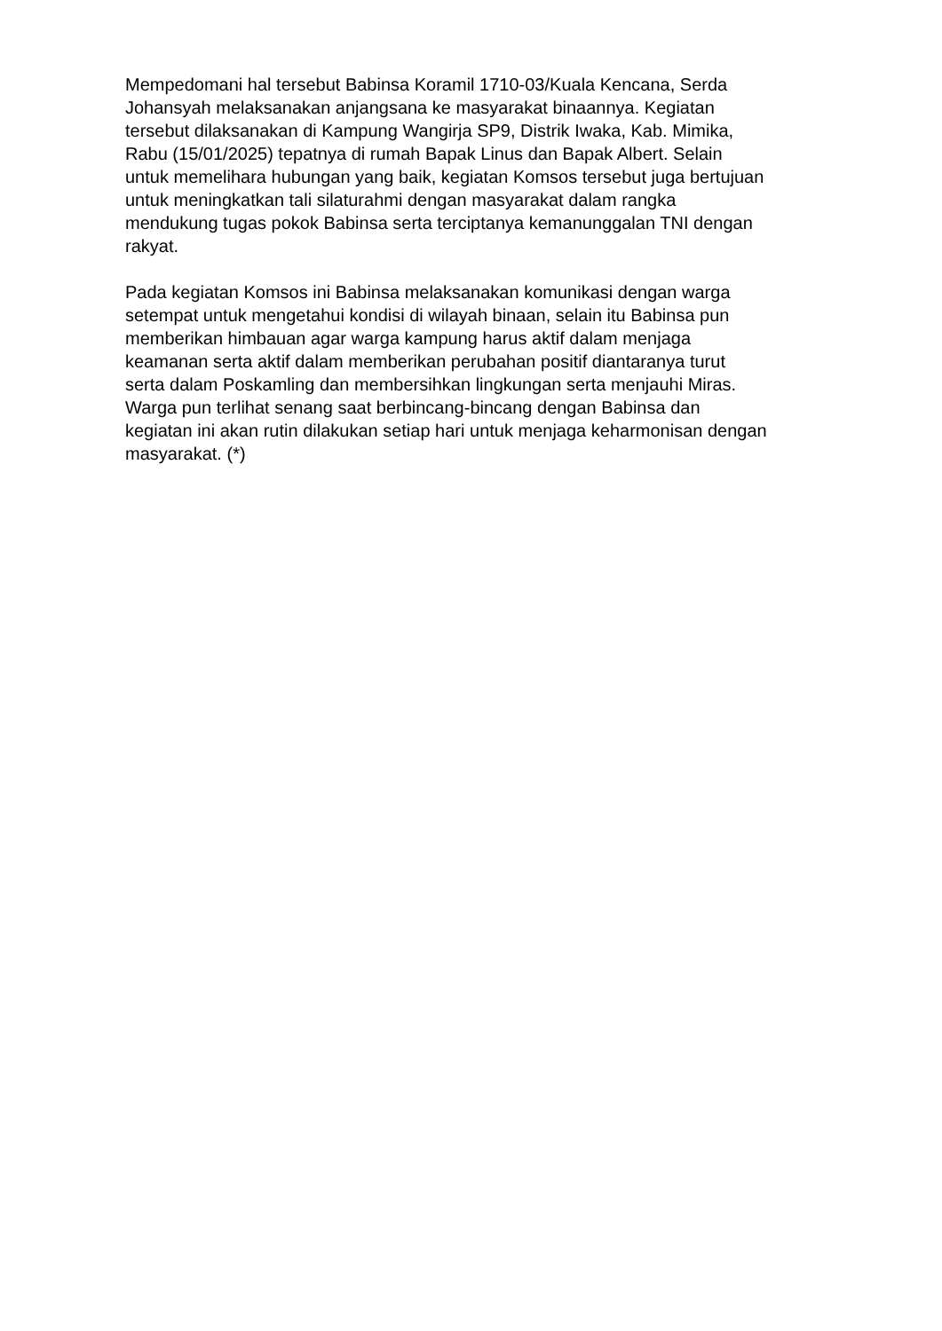Mempedomani hal tersebut Babinsa Koramil 1710-03/Kuala Kencana, Serda
Johansyah melaksanakan anjangsana ke masyarakat binaannya. Kegiatan
tersebut dilaksanakan di Kampung Wangirja SP9, Distrik Iwaka, Kab. Mimika,
Rabu (15/01/2025) tepatnya di rumah Bapak Linus dan Bapak Albert. Selain
untuk memelihara hubungan yang baik, kegiatan Komsos tersebut juga bertujuan
untuk meningkatkan tali silaturahmi dengan masyarakat dalam rangka
mendukung tugas pokok Babinsa serta terciptanya kemanunggalan TNI dengan
rakyat.
Pada kegiatan Komsos ini Babinsa melaksanakan komunikasi dengan warga
setempat untuk mengetahui kondisi di wilayah binaan, selain itu Babinsa pun
memberikan himbauan agar warga kampung harus aktif dalam menjaga
keamanan serta aktif dalam memberikan perubahan positif diantaranya turut
serta dalam Poskamling dan membersihkan lingkungan serta menjauhi Miras.
Warga pun terlihat senang saat berbincang-bincang dengan Babinsa dan
kegiatan ini akan rutin dilakukan setiap hari untuk menjaga keharmonisan dengan
masyarakat. (*)